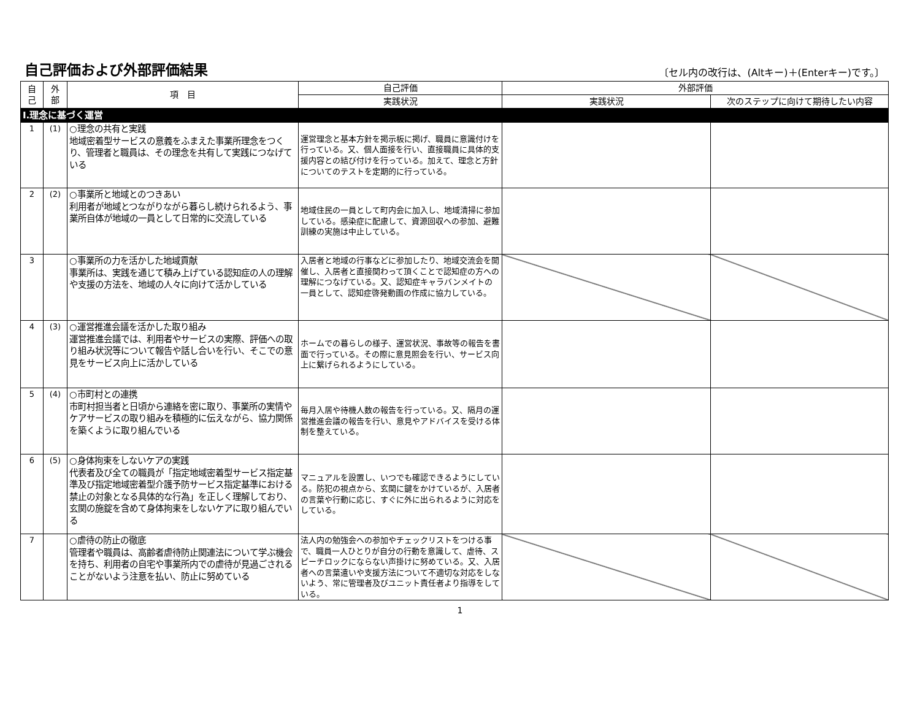自己評価および外部評価結果
〔セル内の改行は、(Altキー)＋(Enterキー)です。〕
| 自 己 | 外 部 | 項 目 | 自己評価 | 外部評価 | |
| --- | --- | --- | --- | --- | --- |
| | | | 実践状況 | 実践状況 | 次のステップに向けて期待したい内容 |
| Ⅰ.理念に基づく運営 | | | | | |
| 1 | (1) | ○理念の共有と実践 地域密着型サービスの意義をふまえた事業所理念をつくり、管理者と職員は、その理念を共有して実践につなげている | 運営理念と基本方針を掲示板に掲げ、職員に意識付けを行っている。又、個人面接を行い、直接職員に具体的支援内容との結び付けを行っている。加えて、理念と方針についてのテストを定期的に行っている。 | | |
| 2 | (2) | ○事業所と地域とのつきあい 利用者が地域とつながりながら暮らし続けられるよう、事業所自体が地域の一員として日常的に交流している | 地域住民の一員として町内会に加入し、地域清掃に参加している。感染症に配慮して、資源回収への参加、避難訓練の実施は中止している。 | | |
| 3 | | ○事業所の力を活かした地域貢献 事業所は、実践を通じて積み上げている認知症の人の理解や支援の方法を、地域の人々に向けて活かしている | 入居者と地域の行事などに参加したり、地域交流会を開催し、入居者と直接関わって頂くことで認知症の方への理解につなげている。又、認知症キャラバンメイトの一員として、認知症啓発動画の作成に協力している。 | | |
| 4 | (3) | ○運営推進会議を活かした取り組み 運営推進会議では、利用者やサービスの実際、評価への取り組み状況等について報告や話し合いを行い、そこでの意見をサービス向上に活かしている | ホームでの暮らしの様子、運営状況、事故等の報告を書面で行っている。その際に意見照会を行い、サービス向上に繋げられるようにしている。 | | |
| 5 | (4) | ○市町村との連携 市町村担当者と日頃から連絡を密に取り、事業所の実情やケアサービスの取り組みを積極的に伝えながら、協力関係を築くように取り組んでいる | 毎月入居や待機人数の報告を行っている。又、隔月の運営推進会議の報告を行い、意見やアドバイスを受ける体制を整えている。 | | |
| 6 | (5) | ○身体拘束をしないケアの実践 代表者及び全ての職員が「指定地域密着型サービス指定基準及び指定地域密着型介護予防サービス指定基準における禁止の対象となる具体的な行為」を正しく理解しており、玄関の施錠を含めて身体拘束をしないケアに取り組んでいる | マニュアルを設置し、いつでも確認できるようにしている。防犯の視点から、玄関に鍵をかけているが、入居者の言葉や行動に応じ、すぐに外に出られるように対応をしている。 | | |
| 7 | | ○虐待の防止の徹底 管理者や職員は、高齢者虐待防止関連法について学ぶ機会を持ち、利用者の自宅や事業所内での虐待が見過ごされることがないよう注意を払い、防止に努めている | 法人内の勉強会への参加やチェックリストをつける事で、職員一人ひとりが自分の行動を意識して、虐待、スピーチロックにならない声掛けに努めている。又、入居者への言葉遣いや支援方法について不適切な対応をしないよう、常に管理者及びユニット責任者より指導をしている。 | | |
1